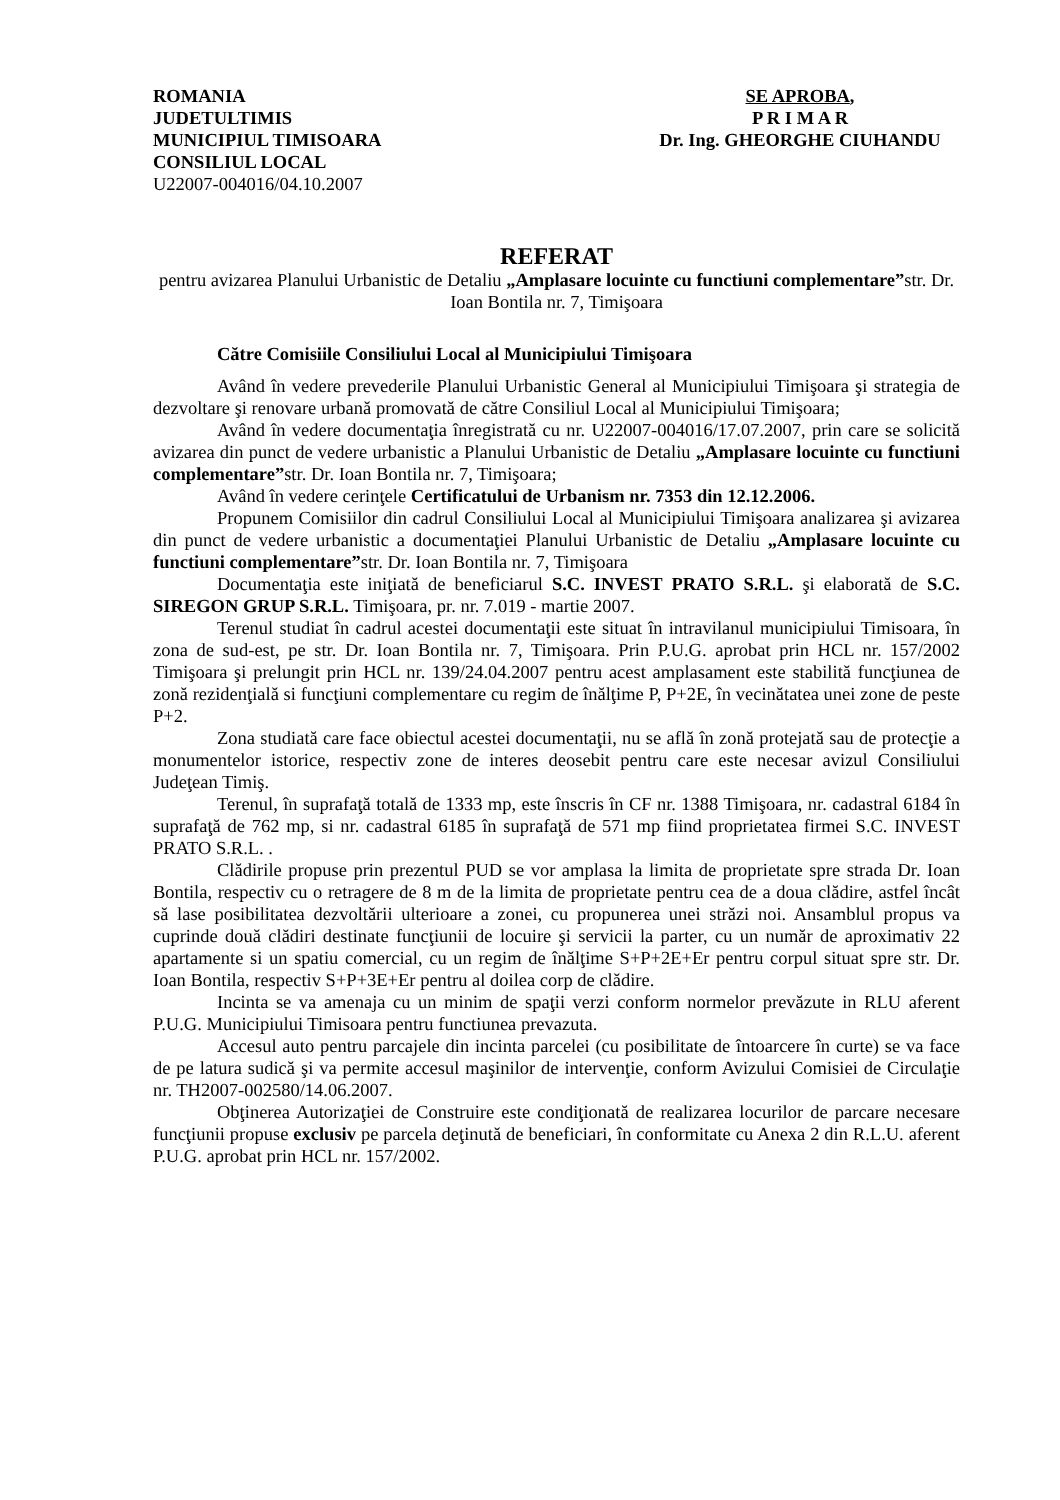ROMANIA
JUDETULTIMIS
MUNICIPIUL TIMISOARA
CONSILIUL LOCAL
U22007-004016/04.10.2007
SE APROBA,
P R I M A R
Dr. Ing. GHEORGHE CIUHANDU
REFERAT
pentru avizarea Planului Urbanistic de Detaliu „Amplasare locuinte cu functiuni complementare”str. Dr. Ioan Bontila nr. 7, Timişoara
Către Comisiile Consiliului Local al Municipiului Timişoara
Având în vedere prevederile Planului Urbanistic General al Municipiului Timişoara şi strategia de dezvoltare şi renovare urbană promovată de către Consiliul Local al Municipiului Timişoara;
Având în vedere documentaţia înregistrată cu nr. U22007-004016/17.07.2007, prin care se solicită avizarea din punct de vedere urbanistic a Planului Urbanistic de Detaliu „Amplasare locuinte cu functiuni complementare”str. Dr. Ioan Bontila nr. 7, Timişoara;
Având în vedere cerinţele Certificatului de Urbanism nr. 7353 din 12.12.2006.
Propunem Comisiilor din cadrul Consiliului Local al Municipiului Timişoara analizarea şi avizarea din punct de vedere urbanistic a documentaţiei Planului Urbanistic de Detaliu „Amplasare locuinte cu functiuni complementare”str. Dr. Ioan Bontila nr. 7, Timişoara
Documentaţia este iniţiată de beneficiarul S.C. INVEST PRATO S.R.L. şi elaborată de S.C. SIREGON GRUP S.R.L. Timişoara, pr. nr. 7.019 - martie 2007.
Terenul studiat în cadrul acestei documentaţii este situat în intravilanul municipiului Timisoara, în zona de sud-est, pe str. Dr. Ioan Bontila nr. 7, Timişoara. Prin P.U.G. aprobat prin HCL nr. 157/2002 Timişoara şi prelungit prin HCL nr. 139/24.04.2007 pentru acest amplasament este stabilită funcţiunea de zonă rezidenţială si funcţiuni complementare cu regim de înălţime P, P+2E, în vecinătatea unei zone de peste P+2.
Zona studiată care face obiectul acestei documentaţii, nu se află în zonă protejată sau de protecţie a monumentelor istorice, respectiv zone de interes deosebit pentru care este necesar avizul Consiliului Judeţean Timiş.
Terenul, în suprafaţă totală de 1333 mp, este înscris în CF nr. 1388 Timişoara, nr. cadastral 6184 în suprafaţă de 762 mp, si nr. cadastral 6185 în suprafaţă de 571 mp fiind proprietatea firmei S.C. INVEST PRATO S.R.L. .
Clădirile propuse prin prezentul PUD se vor amplasa la limita de proprietate spre strada Dr. Ioan Bontila, respectiv cu o retragere de 8 m de la limita de proprietate pentru cea de a doua clădire, astfel încât să lase posibilitatea dezvoltării ulterioare a zonei, cu propunerea unei străzi noi. Ansamblul propus va cuprinde două clădiri destinate funcţiunii de locuire şi servicii la parter, cu un număr de aproximativ 22 apartamente si un spatiu comercial, cu un regim de înălţime S+P+2E+Er pentru corpul situat spre str. Dr. Ioan Bontila, respectiv S+P+3E+Er pentru al doilea corp de clădire.
Incinta se va amenaja cu un minim de spaţii verzi conform normelor prevăzute in RLU aferent P.U.G. Municipiului Timisoara pentru functiunea prevazuta.
Accesul auto pentru parcajele din incinta parcelei (cu posibilitate de întoarcere în curte) se va face de pe latura sudică şi va permite accesul maşinilor de intervenţie, conform Avizului Comisiei de Circulaţie nr. TH2007-002580/14.06.2007.
Obţinerea Autorizaţiei de Construire este condiţionată de realizarea locurilor de parcare necesare funcţiunii propuse exclusiv pe parcela deţinută de beneficiari, în conformitate cu Anexa 2 din R.L.U. aferent P.U.G. aprobat prin HCL nr. 157/2002.